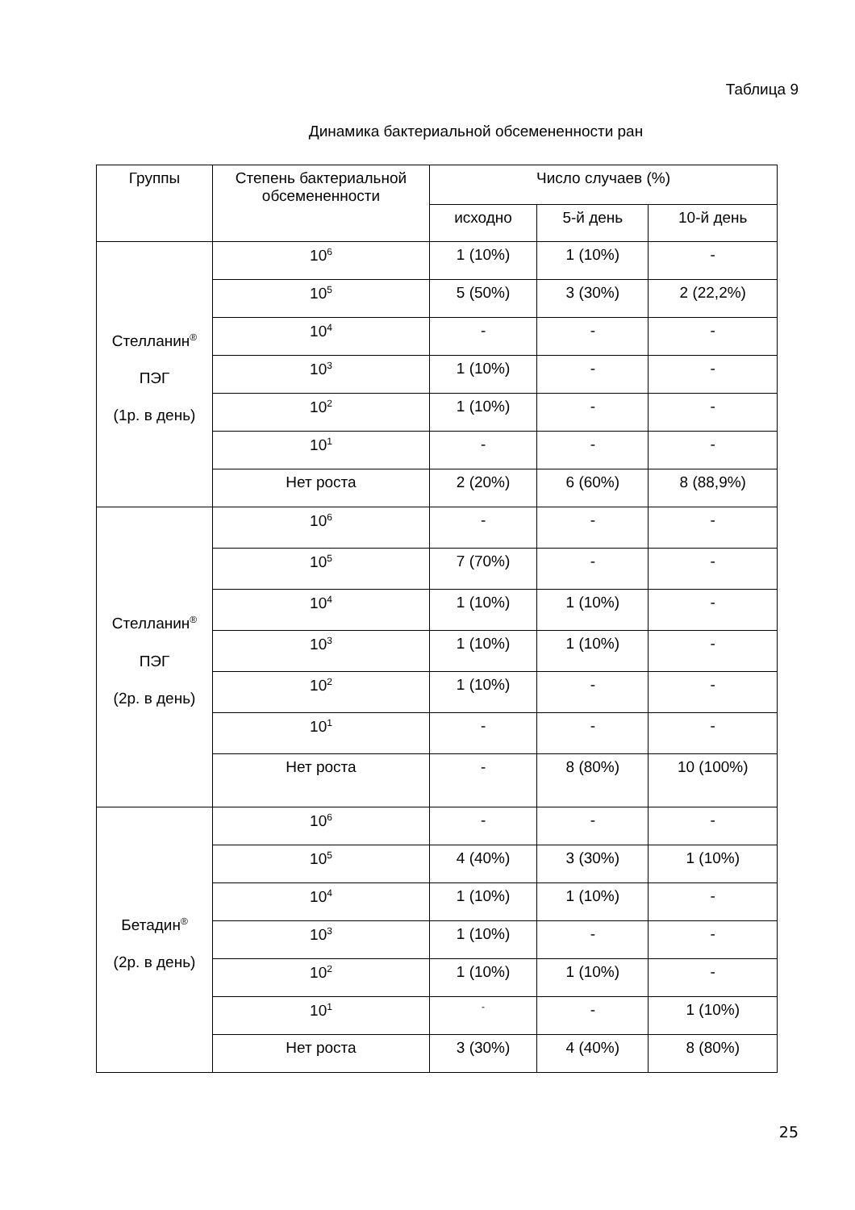Таблица 9
Динамика бактериальной обсемененности ран
| Группы | Степень бактериальной обсемененности | Число случаев (%) | | |
| --- | --- | --- | --- | --- |
| | | исходно | 5-й день | 10-й день |
| Стелланин<sup>®</sup> ПЭГ (1р. в день) | 10<sup>6</sup> | 1 (10%) | 1 (10%) | - |
| | 10<sup>5</sup> | 5 (50%) | 3 (30%) | 2 (22,2%) |
| | 10<sup>4</sup> | - | - | - |
| | 10<sup>3</sup> | 1 (10%) | - | - |
| | 10<sup>2</sup> | 1 (10%) | - | - |
| | 10<sup>1</sup> | - | - | - |
| | Нет роста | 2 (20%) | 6 (60%) | 8 (88,9%) |
| Стелланин<sup>®</sup> ПЭГ (2р. в день) | 10<sup>6</sup> | - | - | - |
| | 10<sup>5</sup> | 7 (70%) | - | - |
| | 10<sup>4</sup> | 1 (10%) | 1 (10%) | - |
| | 10<sup>3</sup> | 1 (10%) | 1 (10%) | - |
| | 10<sup>2</sup> | 1 (10%) | - | - |
| | 10<sup>1</sup> | - | - | - |
| | Нет роста | - | 8 (80%) | 10 (100%) |
| Бетадин<sup>®</sup> (2р. в день) | 10<sup>6</sup> | - | - | - |
| | 10<sup>5</sup> | 4 (40%) | 3 (30%) | 1 (10%) |
| | 10<sup>4</sup> | 1 (10%) | 1 (10%) | - |
| | 10<sup>3</sup> | 1 (10%) | - | - |
| | 10<sup>2</sup> | 1 (10%) | 1 (10%) | - |
| | 10<sup>1</sup> | <sup>-</sup> | - | 1 (10%) |
| | Нет роста | 3 (30%) | 4 (40%) | 8 (80%) |
25